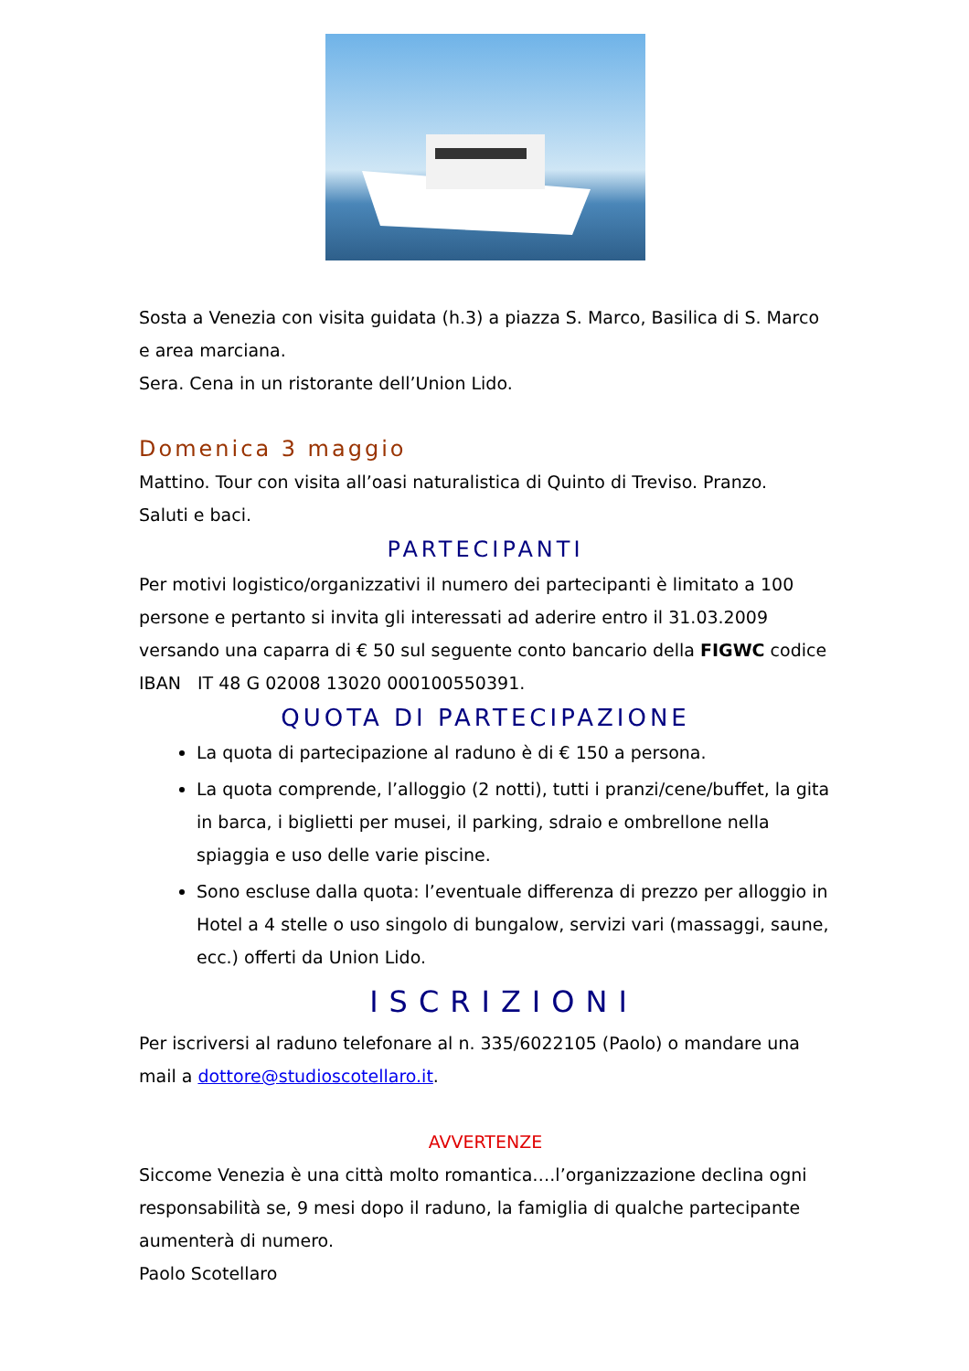Sosta a Venezia con visita guidata (h.3) a piazza S. Marco, Basilica di S. Marco e area marciana.
Sera. Cena in un ristorante dell’Union Lido.
Domenica 3 maggio
Mattino. Tour con visita all’oasi naturalistica di Quinto di Treviso. Pranzo.
Saluti e baci.
PARTECIPANTI
Per motivi logistico/organizzativi il numero dei partecipanti è limitato a 100 persone e pertanto si invita gli interessati ad aderire entro il 31.03.2009 versando una caparra di € 50 sul seguente conto bancario della FIGWC codice IBAN IT 48 G 02008 13020 000100550391.
QUOTA DI PARTECIPAZIONE
La quota di partecipazione al raduno è di € 150 a persona.
La quota comprende, l’alloggio (2 notti), tutti i pranzi/cene/buffet, la gita in barca, i biglietti per musei, il parking, sdraio e ombrellone nella spiaggia e uso delle varie piscine.
Sono escluse dalla quota: l’eventuale differenza di prezzo per alloggio in Hotel a 4 stelle o uso singolo di bungalow, servizi vari (massaggi, saune, ecc.) offerti da Union Lido.
ISCRIZIONI
Per iscriversi al raduno telefonare al n. 335/6022105 (Paolo) o mandare una mail a dottore@studioscotellaro.it.
AVVERTENZE
Siccome Venezia è una città molto romantica….l’organizzazione declina ogni responsabilità se, 9 mesi dopo il raduno, la famiglia di qualche partecipante aumenterà di numero.
Paolo Scotellaro